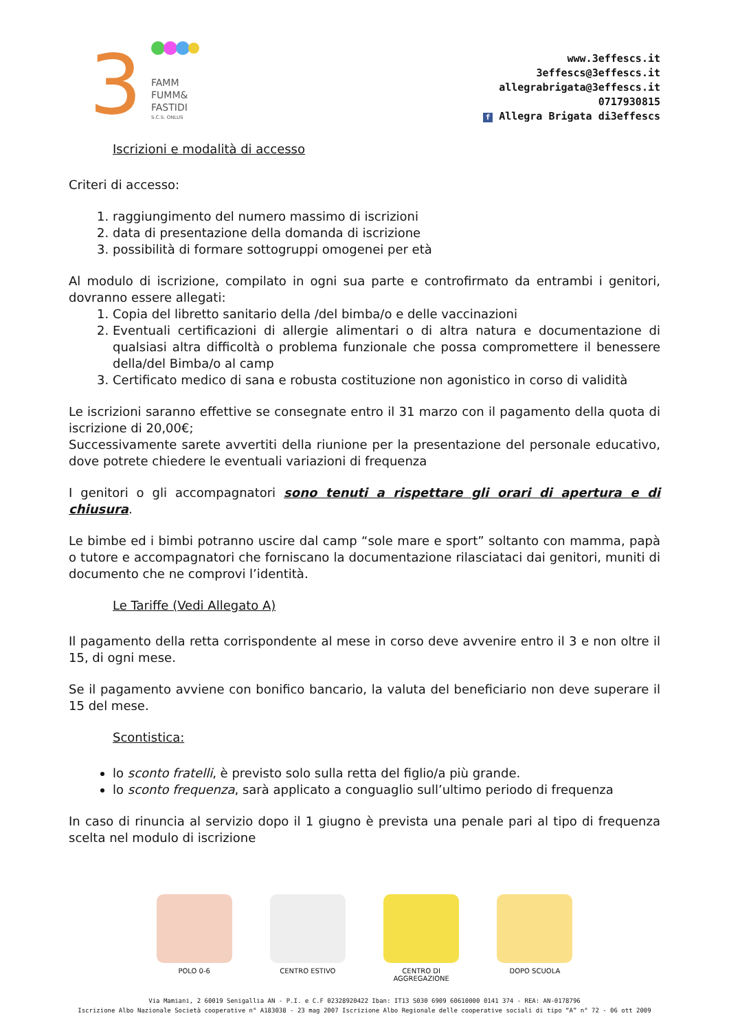3
FAMM
FUMM&
FASTIDI
S.C.S. ONLUS
www.3effescs.it
3effescs@3effescs.it
allegrabrigata@3effescs.it
0717930815
f Allegra Brigata di3effescs
Iscrizioni e modalità di accesso
Criteri di accesso:
1. raggiungimento del numero massimo di iscrizioni
2. data di presentazione della domanda di iscrizione
3. possibilità di formare sottogruppi omogenei per età
Al modulo di iscrizione, compilato in ogni sua parte e controfirmato da entrambi i genitori, dovranno essere allegati:
1. Copia del libretto sanitario della /del bimba/o e delle vaccinazioni
2. Eventuali certificazioni di allergie alimentari o di altra natura e documentazione di qualsiasi altra difficoltà o problema funzionale che possa compromettere il benessere della/del Bimba/o al camp
3. Certificato medico di sana e robusta costituzione non agonistico in corso di validità
Le iscrizioni saranno effettive se consegnate entro il 31 marzo con il pagamento della quota di iscrizione di 20,00€;
Successivamente sarete avvertiti della riunione per la presentazione del personale educativo, dove potrete chiedere le eventuali variazioni di frequenza
I genitori o gli accompagnatori sono tenuti a rispettare gli orari di apertura e di chiusura.
Le bimbe ed i bimbi potranno uscire dal camp “sole mare e sport” soltanto con mamma, papà o tutore e accompagnatori che forniscano la documentazione rilasciataci dai genitori, muniti di documento che ne comprovi l’identità.
Le Tariffe (Vedi Allegato A)
Il pagamento della retta corrispondente al mese in corso deve avvenire entro il 3 e non oltre il 15, di ogni mese.
Se il pagamento avviene con bonifico bancario, la valuta del beneficiario non deve superare il 15 del mese.
Scontistica:
lo sconto fratelli, è previsto solo sulla retta del figlio/a più grande.
lo sconto frequenza, sarà applicato a conguaglio sull’ultimo periodo di frequenza
In caso di rinuncia al servizio dopo il 1 giugno è prevista una penale pari al tipo di frequenza scelta nel modulo di iscrizione
POLO 0-6 CENTRO ESTIVO CENTRO DI AGGREGAZIONE
DOPO SCUOLA
Via Mamiani, 2 60019 Senigallia AN - P.I. e C.F 02328920422 Iban: IT13 S030 6909 60610000 0141 374 - REA: AN-0178796
Iscrizione Albo Nazionale Società cooperative n° A183038 - 23 mag 2007 Iscrizione Albo Regionale delle cooperative sociali di tipo “A” n° 72 - 06 ott 2009